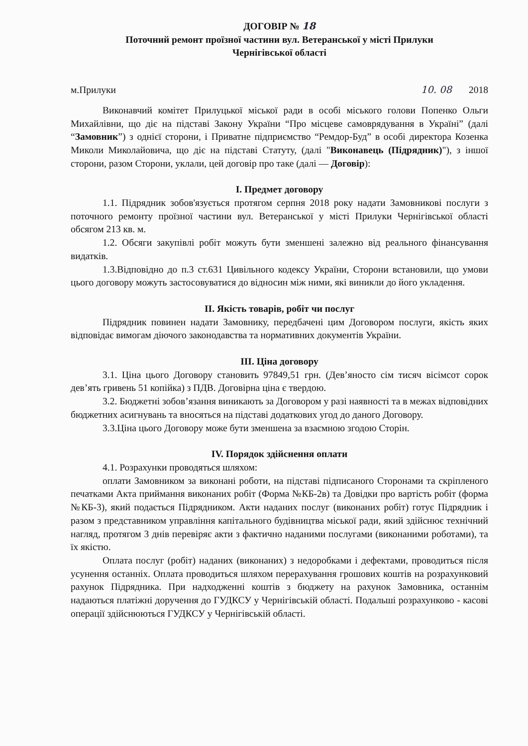ДОГОВІР № 18
Поточний ремонт проїзної частини вул. Ветеранської у місті Прилуки
Чернігівської області
м.Прилуки 10. 08 2018
Виконавчий комітет Прилуцької міської ради в особі міського голови Попенко Ольги Михайлівни, що діє на підставі Закону України “Про місцеве самоврядування в Україні” (далі “Замовник”) з однієї сторони, і Приватне підприємство “Ремдор-Буд” в особі директора Козенка Миколи Миколайовича, що діє на підставі Статуту, (далі "Виконавець (Підрядник)"), з іншої сторони, разом Сторони, уклали, цей договір про таке (далі — Договір):
І. Предмет договору
1.1. Підрядник зобов'язується протягом серпня 2018 року надати Замовникові послуги з поточного ремонту проїзної частини вул. Ветеранської у місті Прилуки Чернігівської області обсягом 213 кв. м.
1.2. Обсяги закупівлі робіт можуть бути зменшені залежно від реального фінансування видатків.
1.3.Відповідно до п.3 ст.631 Цивільного кодексу України, Сторони встановили, що умови цього договору можуть застосовуватися до відносин між ними, які виникли до його укладення.
ІІ. Якість товарів, робіт чи послуг
Підрядник повинен надати Замовнику, передбачені цим Договором послуги, якість яких відповідає вимогам діючого законодавства та нормативних документів України.
ІІІ. Ціна договору
3.1. Ціна цього Договору становить 97849,51 грн. (Дев’яносто сім тисяч вісімсот сорок дев’ять гривень 51 копійка) з ПДВ. Договірна ціна є твердою.
3.2. Бюджетні зобов’язання виникають за Договором у разі наявності та в межах відповідних бюджетних асигнувань та вносяться на підставі додаткових угод до даного Договору.
3.3.Ціна цього Договору може бути зменшена за взаємною згодою Сторін.
IV. Порядок здійснення оплати
4.1. Розрахунки проводяться шляхом:
оплати Замовником за виконані роботи, на підставі підписаного Сторонами та скріпленого печатками Акта приймання виконаних робіт (Форма №КБ-2в) та Довідки про вартість робіт (форма №КБ-3), який подається Підрядником. Акти наданих послуг (виконаних робіт) готує Підрядник і разом з представником управління капітального будівництва міської ради, який здійснює технічний нагляд, протягом 3 днів перевіряє акти з фактично наданими послугами (виконаними роботами), та їх якістю.
Оплата послуг (робіт) наданих (виконаних) з недоробками і дефектами, проводиться після усунення останніх. Оплата проводиться шляхом перерахування грошових коштів на розрахунковий рахунок Підрядника. При надходженні коштів з бюджету на рахунок Замовника, останнім надаються платіжні доручення до ГУДКСУ у Чернігівській області. Подальші розрахунково - касові операції здійснюються ГУДКСУ у Чернігівській області.